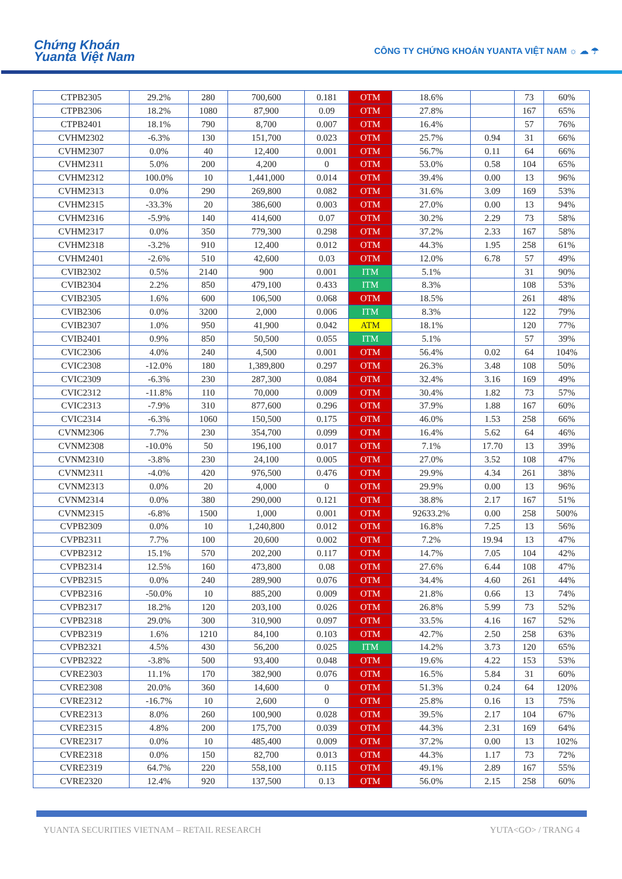Chứng Khoán
Yuanta Việt Nam
CÔNG TY CHỨNG KHOÁN YUANTA VIỆT NAM ☼ ☁ ☂
| CTPB2305 | 29.2% | 280 | 700,600 | 0.181 | OTM | 18.6% | | 73 | 60% |
| CTPB2306 | 18.2% | 1080 | 87,900 | 0.09 | OTM | 27.8% | | 167 | 65% |
| CTPB2401 | 18.1% | 790 | 8,700 | 0.007 | OTM | 16.4% | | 57 | 76% |
| CVHM2302 | -6.3% | 130 | 151,700 | 0.023 | OTM | 25.7% | 0.94 | 31 | 66% |
| CVHM2307 | 0.0% | 40 | 12,400 | 0.001 | OTM | 56.7% | 0.11 | 64 | 66% |
| CVHM2311 | 5.0% | 200 | 4,200 | 0 | OTM | 53.0% | 0.58 | 104 | 65% |
| CVHM2312 | 100.0% | 10 | 1,441,000 | 0.014 | OTM | 39.4% | 0.00 | 13 | 96% |
| CVHM2313 | 0.0% | 290 | 269,800 | 0.082 | OTM | 31.6% | 3.09 | 169 | 53% |
| CVHM2315 | -33.3% | 20 | 386,600 | 0.003 | OTM | 27.0% | 0.00 | 13 | 94% |
| CVHM2316 | -5.9% | 140 | 414,600 | 0.07 | OTM | 30.2% | 2.29 | 73 | 58% |
| CVHM2317 | 0.0% | 350 | 779,300 | 0.298 | OTM | 37.2% | 2.33 | 167 | 58% |
| CVHM2318 | -3.2% | 910 | 12,400 | 0.012 | OTM | 44.3% | 1.95 | 258 | 61% |
| CVHM2401 | -2.6% | 510 | 42,600 | 0.03 | OTM | 12.0% | 6.78 | 57 | 49% |
| CVIB2302 | 0.5% | 2140 | 900 | 0.001 | ITM | 5.1% | | 31 | 90% |
| CVIB2304 | 2.2% | 850 | 479,100 | 0.433 | ITM | 8.3% | | 108 | 53% |
| CVIB2305 | 1.6% | 600 | 106,500 | 0.068 | OTM | 18.5% | | 261 | 48% |
| CVIB2306 | 0.0% | 3200 | 2,000 | 0.006 | ITM | 8.3% | | 122 | 79% |
| CVIB2307 | 1.0% | 950 | 41,900 | 0.042 | ATM | 18.1% | | 120 | 77% |
| CVIB2401 | 0.9% | 850 | 50,500 | 0.055 | ITM | 5.1% | | 57 | 39% |
| CVIC2306 | 4.0% | 240 | 4,500 | 0.001 | OTM | 56.4% | 0.02 | 64 | 104% |
| CVIC2308 | -12.0% | 180 | 1,389,800 | 0.297 | OTM | 26.3% | 3.48 | 108 | 50% |
| CVIC2309 | -6.3% | 230 | 287,300 | 0.084 | OTM | 32.4% | 3.16 | 169 | 49% |
| CVIC2312 | -11.8% | 110 | 70,000 | 0.009 | OTM | 30.4% | 1.82 | 73 | 57% |
| CVIC2313 | -7.9% | 310 | 877,600 | 0.296 | OTM | 37.9% | 1.88 | 167 | 60% |
| CVIC2314 | -6.3% | 1060 | 150,500 | 0.175 | OTM | 46.0% | 1.53 | 258 | 66% |
| CVNM2306 | 7.7% | 230 | 354,700 | 0.099 | OTM | 16.4% | 5.62 | 64 | 46% |
| CVNM2308 | -10.0% | 50 | 196,100 | 0.017 | OTM | 7.1% | 17.70 | 13 | 39% |
| CVNM2310 | -3.8% | 230 | 24,100 | 0.005 | OTM | 27.0% | 3.52 | 108 | 47% |
| CVNM2311 | -4.0% | 420 | 976,500 | 0.476 | OTM | 29.9% | 4.34 | 261 | 38% |
| CVNM2313 | 0.0% | 20 | 4,000 | 0 | OTM | 29.9% | 0.00 | 13 | 96% |
| CVNM2314 | 0.0% | 380 | 290,000 | 0.121 | OTM | 38.8% | 2.17 | 167 | 51% |
| CVNM2315 | -6.8% | 1500 | 1,000 | 0.001 | OTM | 92633.2% | 0.00 | 258 | 500% |
| CVPB2309 | 0.0% | 10 | 1,240,800 | 0.012 | OTM | 16.8% | 7.25 | 13 | 56% |
| CVPB2311 | 7.7% | 100 | 20,600 | 0.002 | OTM | 7.2% | 19.94 | 13 | 47% |
| CVPB2312 | 15.1% | 570 | 202,200 | 0.117 | OTM | 14.7% | 7.05 | 104 | 42% |
| CVPB2314 | 12.5% | 160 | 473,800 | 0.08 | OTM | 27.6% | 6.44 | 108 | 47% |
| CVPB2315 | 0.0% | 240 | 289,900 | 0.076 | OTM | 34.4% | 4.60 | 261 | 44% |
| CVPB2316 | -50.0% | 10 | 885,200 | 0.009 | OTM | 21.8% | 0.66 | 13 | 74% |
| CVPB2317 | 18.2% | 120 | 203,100 | 0.026 | OTM | 26.8% | 5.99 | 73 | 52% |
| CVPB2318 | 29.0% | 300 | 310,900 | 0.097 | OTM | 33.5% | 4.16 | 167 | 52% |
| CVPB2319 | 1.6% | 1210 | 84,100 | 0.103 | OTM | 42.7% | 2.50 | 258 | 63% |
| CVPB2321 | 4.5% | 430 | 56,200 | 0.025 | ITM | 14.2% | 3.73 | 120 | 65% |
| CVPB2322 | -3.8% | 500 | 93,400 | 0.048 | OTM | 19.6% | 4.22 | 153 | 53% |
| CVRE2303 | 11.1% | 170 | 382,900 | 0.076 | OTM | 16.5% | 5.84 | 31 | 60% |
| CVRE2308 | 20.0% | 360 | 14,600 | 0 | OTM | 51.3% | 0.24 | 64 | 120% |
| CVRE2312 | -16.7% | 10 | 2,600 | 0 | OTM | 25.8% | 0.16 | 13 | 75% |
| CVRE2313 | 8.0% | 260 | 100,900 | 0.028 | OTM | 39.5% | 2.17 | 104 | 67% |
| CVRE2315 | 4.8% | 200 | 175,700 | 0.039 | OTM | 44.3% | 2.31 | 169 | 64% |
| CVRE2317 | 0.0% | 10 | 485,400 | 0.009 | OTM | 37.2% | 0.00 | 13 | 102% |
| CVRE2318 | 0.0% | 150 | 82,700 | 0.013 | OTM | 44.3% | 1.17 | 73 | 72% |
| CVRE2319 | 64.7% | 220 | 558,100 | 0.115 | OTM | 49.1% | 2.89 | 167 | 55% |
| CVRE2320 | 12.4% | 920 | 137,500 | 0.13 | OTM | 56.0% | 2.15 | 258 | 60% |
YUANTA SECURITIES VIETNAM – RETAIL RESEARCH YUTA<GO> / TRANG 4